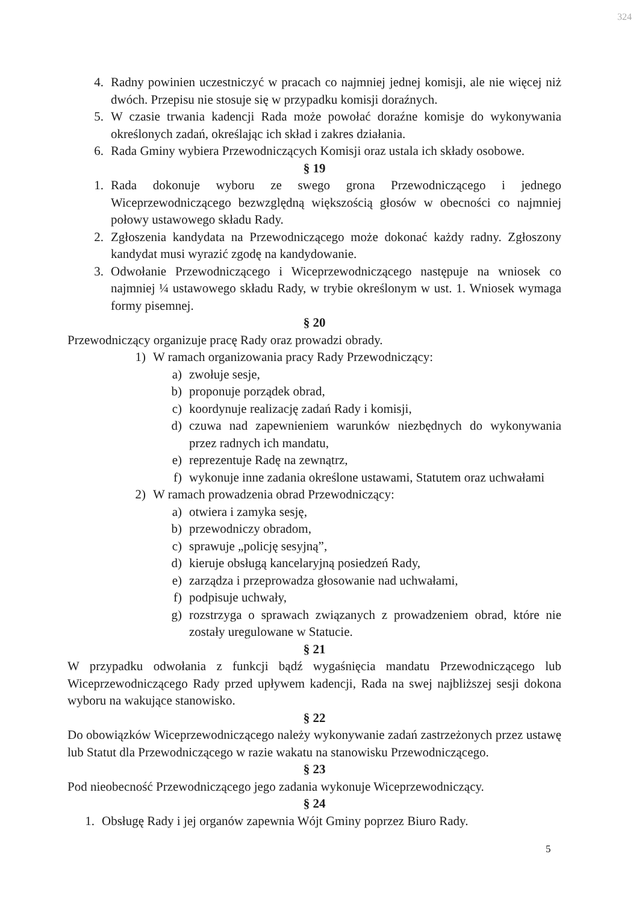324
4. Radny powinien uczestniczyć w pracach co najmniej jednej komisji, ale nie więcej niż dwóch. Przepisu nie stosuje się w przypadku komisji doraźnych.
5. W czasie trwania kadencji Rada może powołać doraźne komisje do wykonywania określonych zadań, określając ich skład i zakres działania.
6. Rada Gminy wybiera Przewodniczących Komisji oraz ustala ich składy osobowe.
§ 19
1. Rada dokonuje wyboru ze swego grona Przewodniczącego i jednego Wiceprzewodniczącego bezwzględną większością głosów w obecności co najmniej połowy ustawowego składu Rady.
2. Zgłoszenia kandydata na Przewodniczącego może dokonać każdy radny. Zgłoszony kandydat musi wyrazić zgodę na kandydowanie.
3. Odwołanie Przewodniczącego i Wiceprzewodniczącego następuje na wniosek co najmniej ¼ ustawowego składu Rady, w trybie określonym w ust. 1. Wniosek wymaga formy pisemnej.
§ 20
Przewodniczący organizuje pracę Rady oraz prowadzi obrady.
1) W ramach organizowania pracy Rady Przewodniczący:
a) zwołuje sesje,
b) proponuje porządek obrad,
c) koordynuje realizację zadań Rady i komisji,
d) czuwa nad zapewnieniem warunków niezbędnych do wykonywania przez radnych ich mandatu,
e) reprezentuje Radę na zewnątrz,
f) wykonuje inne zadania określone ustawami, Statutem oraz uchwałami
2) W ramach prowadzenia obrad Przewodniczący:
a) otwiera i zamyka sesję,
b) przewodniczy obradom,
c) sprawuje „policję sesyjną”,
d) kieruje obsługą kancelaryjną posiedzeń Rady,
e) zarządza i przeprowadza głosowanie nad uchwałami,
f) podpisuje uchwały,
g) rozstrzyga o sprawach związanych z prowadzeniem obrad, które nie zostały uregulowane w Statucie.
§ 21
W przypadku odwołania z funkcji bądź wygaśnięcia mandatu Przewodniczącego lub Wiceprzewodniczącego Rady przed upływem kadencji, Rada na swej najbliższej sesji dokona wyboru na wakujące stanowisko.
§ 22
Do obowiązków Wiceprzewodniczącego należy wykonywanie zadań zastrzeżonych przez ustawę lub Statut dla Przewodniczącego w razie wakatu na stanowisku Przewodniczącego.
§ 23
Pod nieobecność Przewodniczącego jego zadania wykonuje Wiceprzewodniczący.
§ 24
1. Obsługę Rady i jej organów zapewnia Wójt Gminy poprzez Biuro Rady.
5